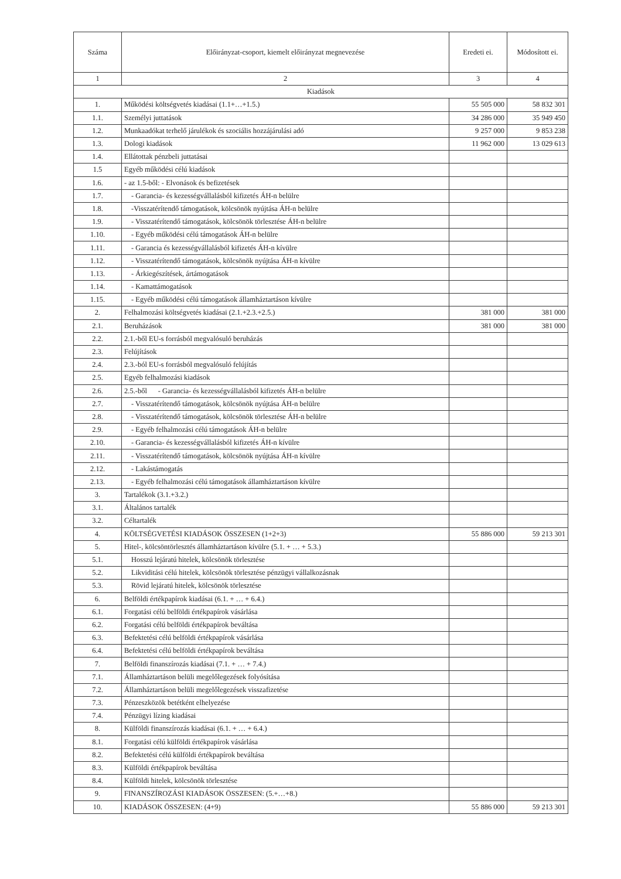| Száma | Előirányzat-csoport, kiemelt előirányzat megnevezése | Eredeti ei. | Módosított ei. |
| --- | --- | --- | --- |
| 1 | 2 | 3 | 4 |
| Kiadások | | | |
| 1. | Működési költségvetés kiadásai (1.1+…+1.5.) | 55 505 000 | 58 832 301 |
| 1.1. | Személyi juttatások | 34 286 000 | 35 949 450 |
| 1.2. | Munkaadókat terhelő járulékok és szociális hozzájárulási adó | 9 257 000 | 9 853 238 |
| 1.3. | Dologi kiadások | 11 962 000 | 13 029 613 |
| 1.4. | Ellátottak pénzbeli juttatásai | | |
| 1.5 | Egyéb működési célú kiadások | | |
| 1.6. | - az 1.5-ből: - Elvonások és befizetések | | |
| 1.7. | - Garancia- és kezességvállalásból kifizetés ÁH-n belülre | | |
| 1.8. | -Visszatérítendő támogatások, kölcsönök nyújtása ÁH-n belülre | | |
| 1.9. | - Visszatérítendő támogatások, kölcsönök törlesztése ÁH-n belülre | | |
| 1.10. | - Egyéb működési célú támogatások ÁH-n belülre | | |
| 1.11. | - Garancia és kezességvállalásból kifizetés ÁH-n kívülre | | |
| 1.12. | - Visszatérítendő támogatások, kölcsönök nyújtása ÁH-n kívülre | | |
| 1.13. | - Árkiegészítések, ártámogatások | | |
| 1.14. | - Kamattámogatások | | |
| 1.15. | - Egyéb működési célú támogatások államháztartáson kívülre | | |
| 2. | Felhalmozási költségvetés kiadásai (2.1.+2.3.+2.5.) | 381 000 | 381 000 |
| 2.1. | Beruházások | 381 000 | 381 000 |
| 2.2. | 2.1.-ből EU-s forrásból megvalósuló beruházás | | |
| 2.3. | Felújítások | | |
| 2.4. | 2.3.-ból EU-s forrásból megvalósuló felújítás | | |
| 2.5. | Egyéb felhalmozási kiadások | | |
| 2.6. | 2.5.-ből - Garancia- és kezességvállalásból kifizetés ÁH-n belülre | | |
| 2.7. | - Visszatérítendő támogatások, kölcsönök nyújtása ÁH-n belülre | | |
| 2.8. | - Visszatérítendő támogatások, kölcsönök törlesztése ÁH-n belülre | | |
| 2.9. | - Egyéb felhalmozási célú támogatások ÁH-n belülre | | |
| 2.10. | - Garancia- és kezességvállalásból kifizetés ÁH-n kívülre | | |
| 2.11. | - Visszatérítendő támogatások, kölcsönök nyújtása ÁH-n kívülre | | |
| 2.12. | - Lakástámogatás | | |
| 2.13. | - Egyéb felhalmozási célú támogatások államháztartáson kívülre | | |
| 3. | Tartalékok (3.1.+3.2.) | | |
| 3.1. | Általános tartalék | | |
| 3.2. | Céltartalék | | |
| 4. | KÖLTSÉGVETÉSI KIADÁSOK ÖSSZESEN (1+2+3) | 55 886 000 | 59 213 301 |
| 5. | Hitel-, kölcsöntörlesztés államháztartáson kívülre (5.1. + … + 5.3.) | | |
| 5.1. | Hosszú lejáratú hitelek, kölcsönök törlesztése | | |
| 5.2. | Likviditási célú hitelek, kölcsönök törlesztése pénzügyi vállalkozásnak | | |
| 5.3. | Rövid lejáratú hitelek, kölcsönök törlesztése | | |
| 6. | Belföldi értékpapírok kiadásai (6.1. + … + 6.4.) | | |
| 6.1. | Forgatási célú belföldi értékpapírok vásárlása | | |
| 6.2. | Forgatási célú belföldi értékpapírok beváltása | | |
| 6.3. | Befektetési célú belföldi értékpapírok vásárlása | | |
| 6.4. | Befektetési célú belföldi értékpapírok beváltása | | |
| 7. | Belföldi finanszírozás kiadásai (7.1. + … + 7.4.) | | |
| 7.1. | Államháztartáson belüli megelőlegezések folyósítása | | |
| 7.2. | Államháztartáson belüli megelőlegezések visszafizetése | | |
| 7.3. | Pénzeszközök betétként elhelyezése | | |
| 7.4. | Pénzügyi lízing kiadásai | | |
| 8. | Külföldi finanszírozás kiadásai (6.1. + … + 6.4.) | | |
| 8.1. | Forgatási célú külföldi értékpapírok vásárlása | | |
| 8.2. | Befektetési célú külföldi értékpapírok beváltása | | |
| 8.3. | Külföldi értékpapírok beváltása | | |
| 8.4. | Külföldi hitelek, kölcsönök törlesztése | | |
| 9. | FINANSZÍROZÁSI KIADÁSOK ÖSSZESEN: (5.+…+8.) | | |
| 10. | KIADÁSOK ÖSSZESEN: (4+9) | 55 886 000 | 59 213 301 |